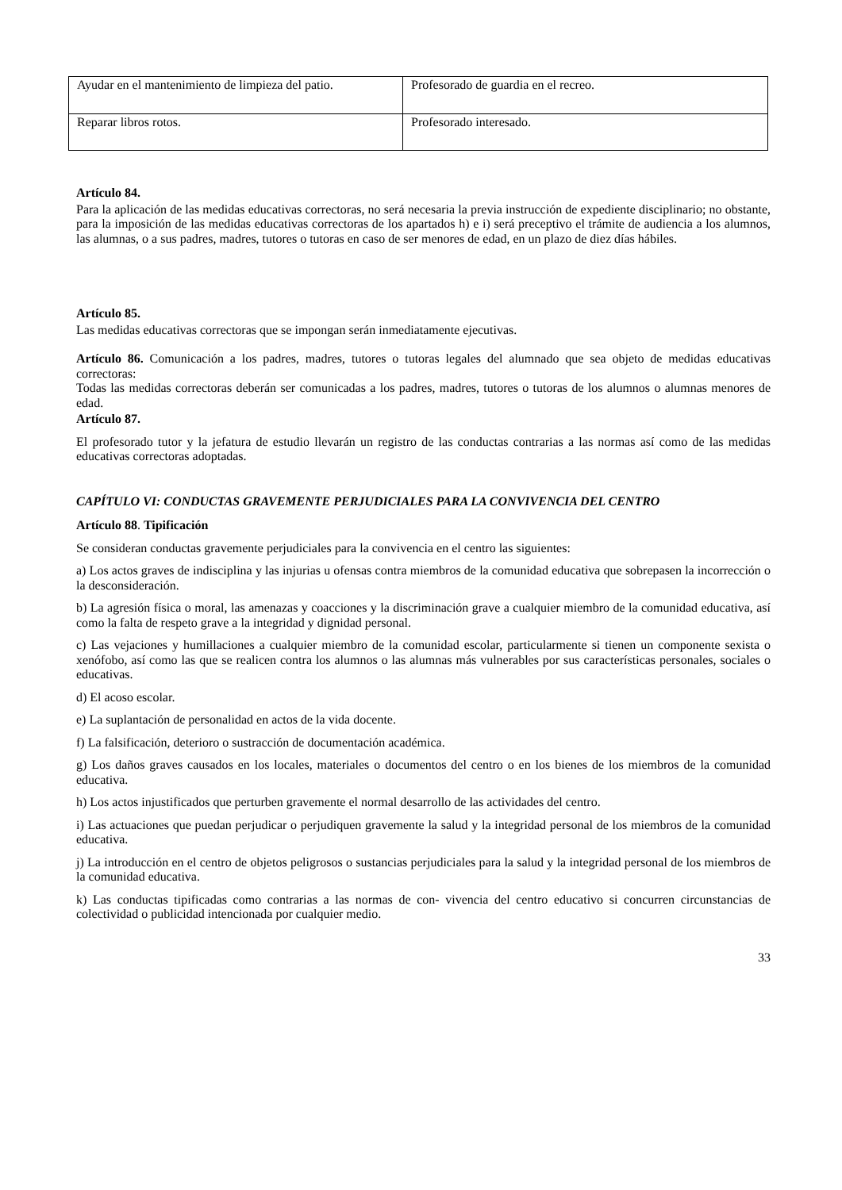| Ayudar en el mantenimiento de limpieza del patio. | Profesorado de guardia en el recreo. |
| Reparar libros rotos. | Profesorado interesado. |
Artículo 84.
Para la aplicación de las medidas educativas correctoras, no será necesaria la previa instrucción de expediente disciplinario; no obstante, para la imposición de las medidas educativas correctoras de los apartados h) e i) será preceptivo el trámite de audiencia a los alumnos, las alumnas, o a sus padres, madres, tutores o tutoras en caso de ser menores de edad, en un plazo de diez días hábiles.
Artículo 85.
Las medidas educativas correctoras que se impongan serán inmediatamente ejecutivas.
Artículo 86. Comunicación a los padres, madres, tutores o tutoras legales del alumnado que sea objeto de medidas educativas correctoras:
Todas las medidas correctoras deberán ser comunicadas a los padres, madres, tutores o tutoras de los alumnos o alumnas menores de edad.
Artículo 87.
El profesorado tutor y la jefatura de estudio llevarán un registro de las conductas contrarias a las normas así como de las medidas educativas correctoras adoptadas.
CAPÍTULO VI: CONDUCTAS GRAVEMENTE PERJUDICIALES PARA LA CONVIVENCIA DEL CENTRO
Artículo 88. Tipificación
Se consideran conductas gravemente perjudiciales para la convivencia en el centro las siguientes:
a) Los actos graves de indisciplina y las injurias u ofensas contra miembros de la comunidad educativa que sobrepasen la incorrección o la desconsideración.
b) La agresión física o moral, las amenazas y coacciones y la discriminación grave a cualquier miembro de la comunidad educativa, así como la falta de respeto grave a la integridad y dignidad personal.
c) Las vejaciones y humillaciones a cualquier miembro de la comunidad escolar, particularmente si tienen un componente sexista o xenófobo, así como las que se realicen contra los alumnos o las alumnas más vulnerables por sus características personales, sociales o educativas.
d) El acoso escolar.
e) La suplantación de personalidad en actos de la vida docente.
f) La falsificación, deterioro o sustracción de documentación académica.
g) Los daños graves causados en los locales, materiales o documentos del centro o en los bienes de los miembros de la comunidad educativa.
h) Los actos injustificados que perturben gravemente el normal desarrollo de las actividades del centro.
i) Las actuaciones que puedan perjudicar o perjudiquen gravemente la salud y la integridad personal de los miembros de la comunidad educativa.
j) La introducción en el centro de objetos peligrosos o sustancias perjudiciales para la salud y la integridad personal de los miembros de la comunidad educativa.
k) Las conductas tipificadas como contrarias a las normas de con- vivencia del centro educativo si concurren circunstancias de colectividad o publicidad intencionada por cualquier medio.
33